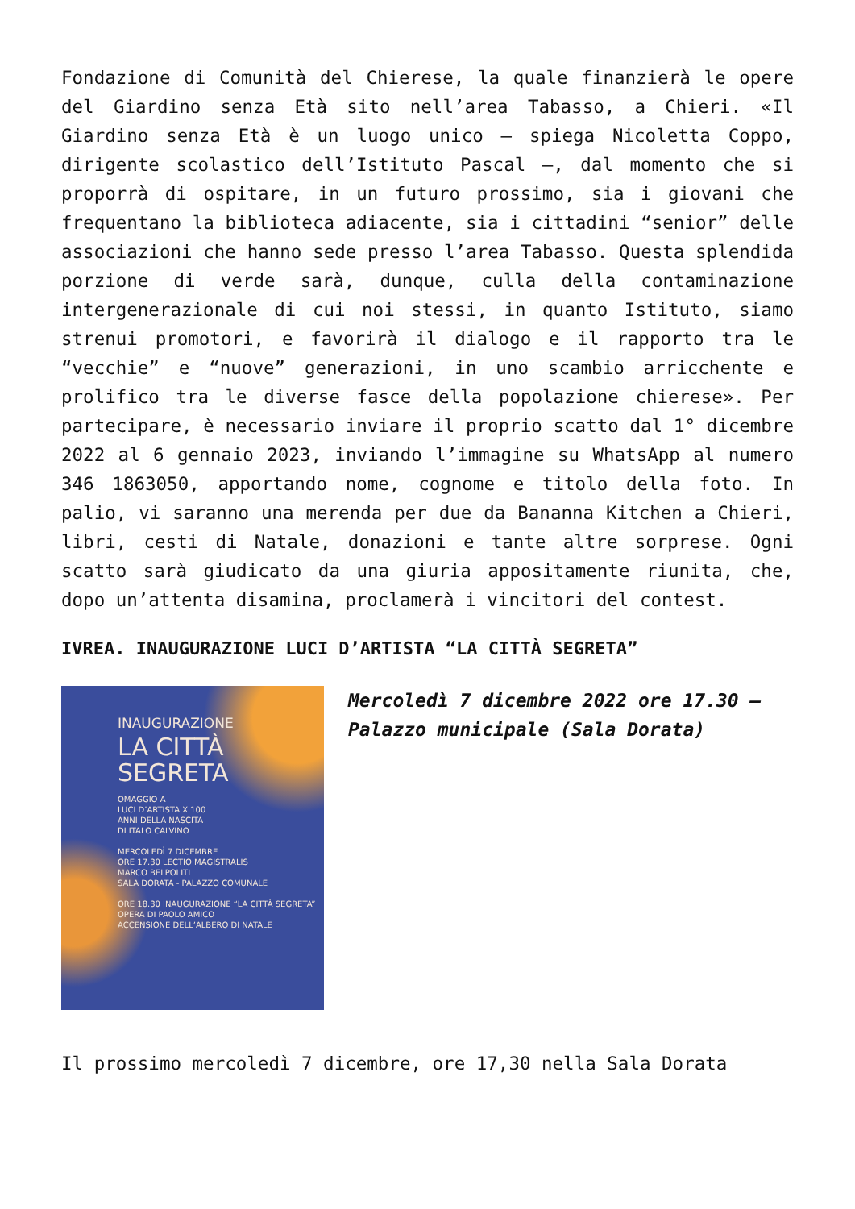Fondazione di Comunità del Chierese, la quale finanzierà le opere del Giardino senza Età sito nell’area Tabasso, a Chieri. «Il Giardino senza Età è un luogo unico – spiega Nicoletta Coppo, dirigente scolastico dell’Istituto Pascal –, dal momento che si proporrà di ospitare, in un futuro prossimo, sia i giovani che frequentano la biblioteca adiacente, sia i cittadini “senior” delle associazioni che hanno sede presso l’area Tabasso. Questa splendida porzione di verde sarà, dunque, culla della contaminazione intergenerazionale di cui noi stessi, in quanto Istituto, siamo strenui promotori, e favorirà il dialogo e il rapporto tra le “vecchie” e “nuove” generazioni, in uno scambio arricchente e prolifico tra le diverse fasce della popolazione chierese». Per partecipare, è necessario inviare il proprio scatto dal 1° dicembre 2022 al 6 gennaio 2023, inviando l’immagine su WhatsApp al numero 346 1863050, apportando nome, cognome e titolo della foto. In palio, vi saranno una merenda per due da Bananna Kitchen a Chieri, libri, cesti di Natale, donazioni e tante altre sorprese. Ogni scatto sarà giudicato da una giuria appositamente riunita, che, dopo un’attenta disamina, proclamerà i vincitori del contest.
IVREA. INAUGURAZIONE LUCI D’ARTISTA “LA CITTÀ SEGRETA”
INAUGURAZIONE
LA CITTÀ
SEGRETA
OMAGGIO A
LUCI D’ARTISTA X 100
ANNI DELLA NASCITA
DI ITALO CALVINO
MERCOLEDÌ 7 DICEMBRE
ORE 17.30 LECTIO MAGISTRALIS
MARCO BELPOLITI
SALA DORATA - PALAZZO COMUNALE
ORE 18.30 INAUGURAZIONE “LA CITTÀ SEGRETA”
OPERA DI PAOLO AMICO
ACCENSIONE DELL’ALBERO DI NATALE
Mercoledì 7 dicembre 2022 ore 17.30 – Palazzo municipale (Sala Dorata)
Il prossimo mercoledì 7 dicembre, ore 17,30 nella Sala Dorata